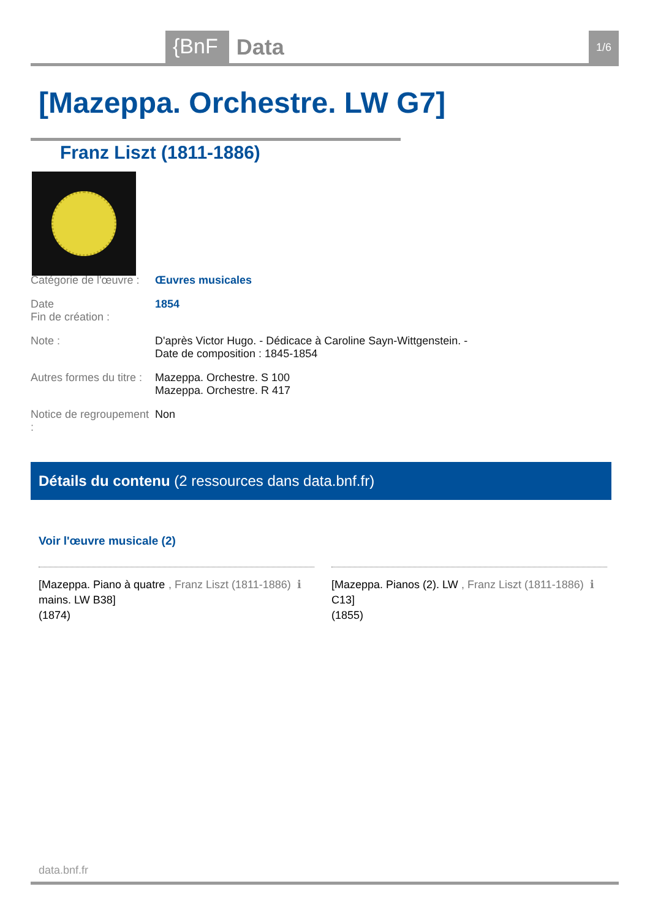{BnF Data 1/6
[Mazeppa. Orchestre. LW G7]
Franz Liszt (1811-1886)
Catégorie de l'œuvre :
Œuvres musicales
Date
Fin de création :
1854
Note : D'après Victor Hugo. - Dédicace à Caroline Sayn-Wittgenstein. -
Date de composition : 1845-1854
Autres formes du titre :
Mazeppa. Orchestre. S 100
Mazeppa. Orchestre. R 417
Notice de regroupement :
Non
Détails du contenu (2 ressources dans data.bnf.fr)
Voir l'œuvre musicale (2)
[Mazeppa. Piano à quatre mains. LW B38]
(1874)
, Franz Liszt (1811-1886)
ℹ
[Mazeppa. Pianos (2). LW C13]
(1855)
, Franz Liszt (1811-1886)
ℹ
data.bnf.fr